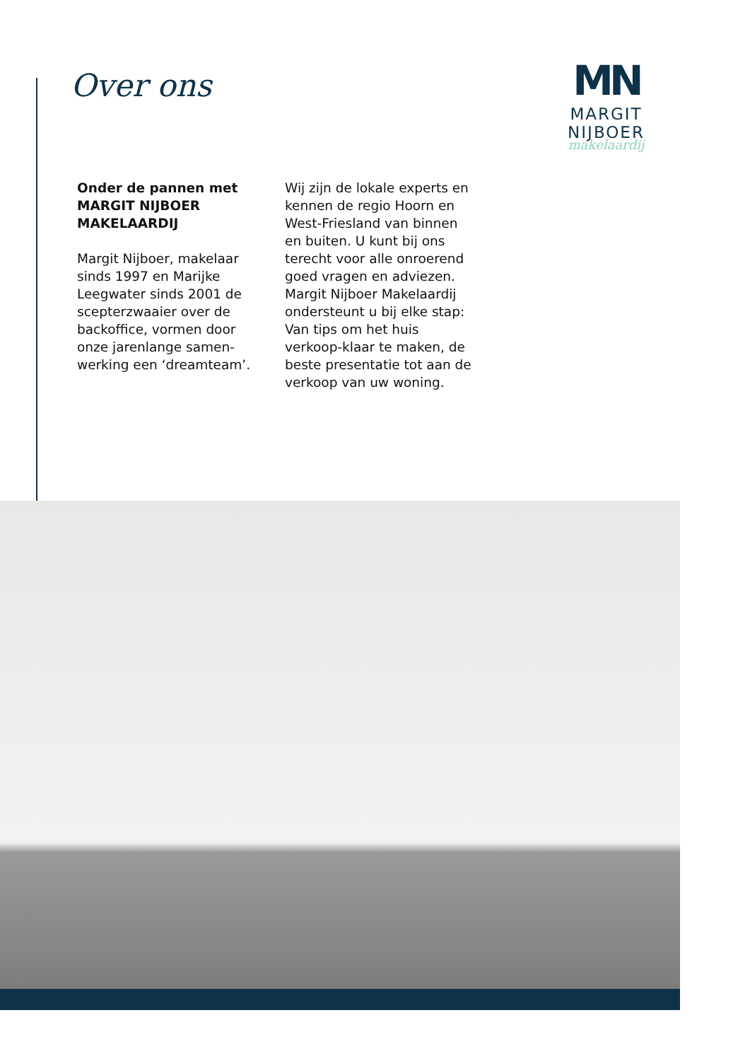Over ons
MN
MARGIT NIJBOER
makelaardij
Onder de pannen met
MARGIT NIJBOER
MAKELAARDIJ
Margit Nijboer, makelaar sinds 1997 en Marijke Leegwater sinds 2001 de scepterzwaaier over de backoffice, vormen door onze jarenlange samen-werking een ‘dreamteam’.
Wij zijn de lokale experts en kennen de regio Hoorn en West-Friesland van binnen en buiten. U kunt bij ons terecht voor alle onroerend goed vragen en adviezen.
Margit Nijboer Makelaardij ondersteunt u bij elke stap: Van tips om het huis verkoop-klaar te maken, de beste presentatie tot aan de verkoop van uw woning.